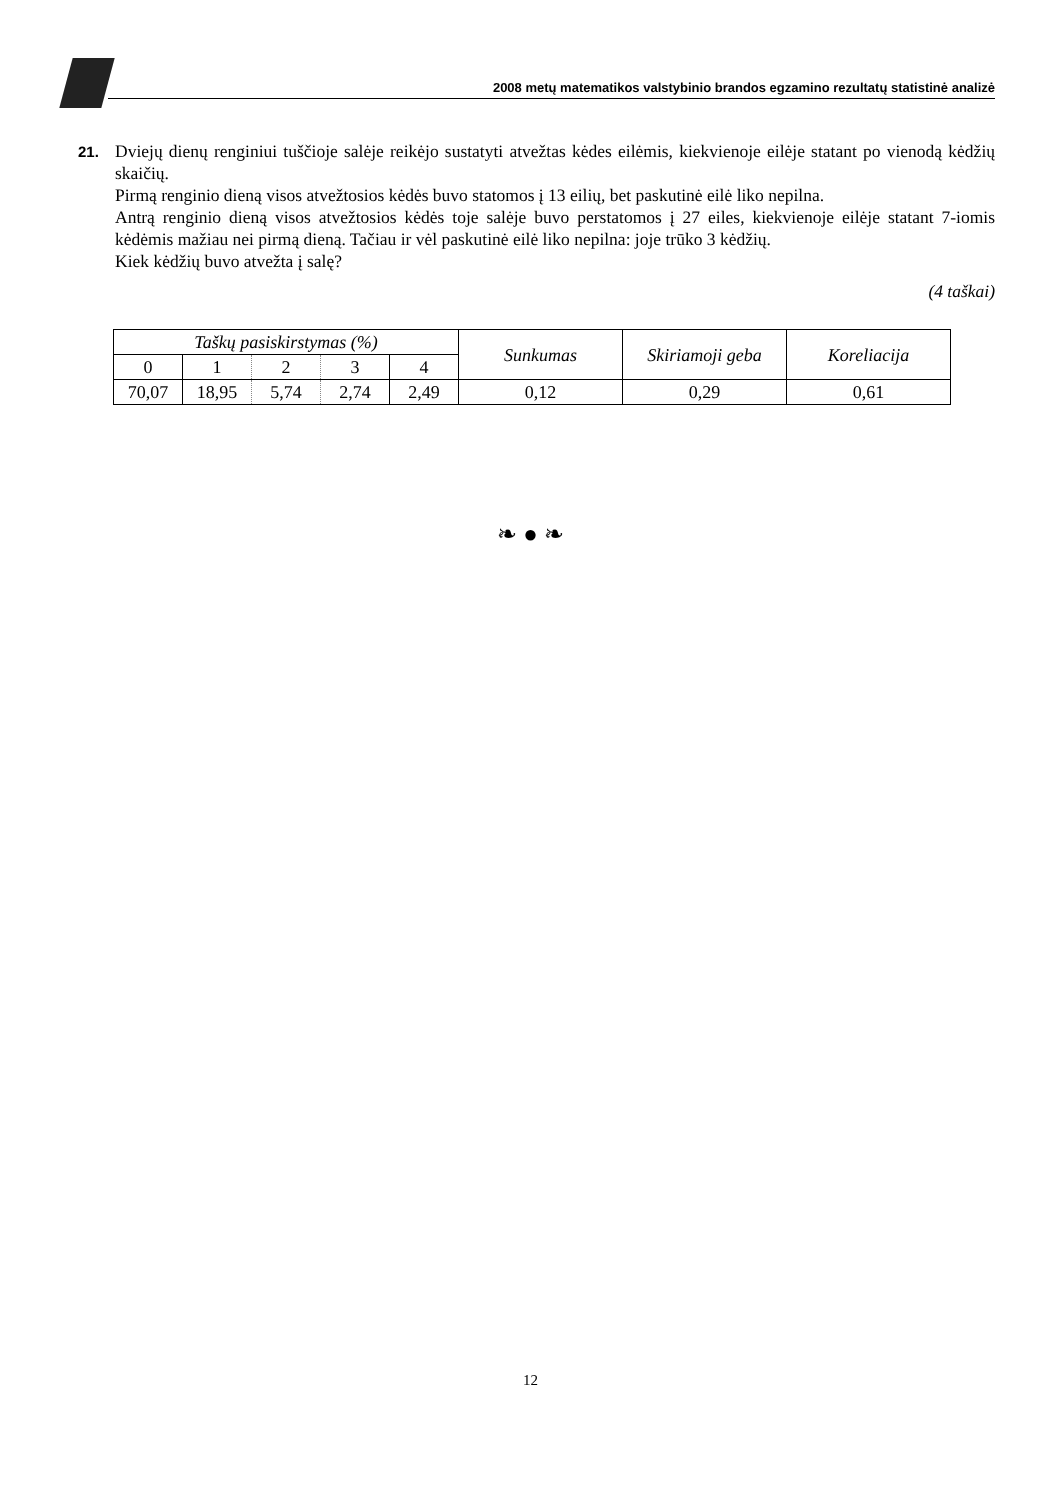2008 metų matematikos valstybinio brandos egzamino rezultatų statistinė analizė
21.
Dviejų dienų renginiui tuščioje salėje reikėjo sustatyti atvežtas kėdes eilėmis, kiekvienoje eilėje statant po vienodą kėdžių skaičių.
Pirmą renginio dieną visos atvežtosios kėdės buvo statomos į 13 eilių, bet paskutinė eilė liko nepilna.
Antrą renginio dieną visos atvežtosios kėdės toje salėje buvo perstatomos į 27 eiles, kiekvienoje eilėje statant 7-iomis kėdėmis mažiau nei pirmą dieną. Tačiau ir vėl paskutinė eilė liko nepilna: joje trūko 3 kėdžių.
Kiek kėdžių buvo atvežta į salę?
(4 taškai)
| Taškų pasiskirstymas (%) | | | | | Sunkumas | Skiriamoji geba | Koreliacija |
| 0 | 1 | 2 | 3 | 4 | | | |
| 70,07 | 18,95 | 5,74 | 2,74 | 2,49 | 0,12 | 0,29 | 0,61 |
❧ ● ❧
12